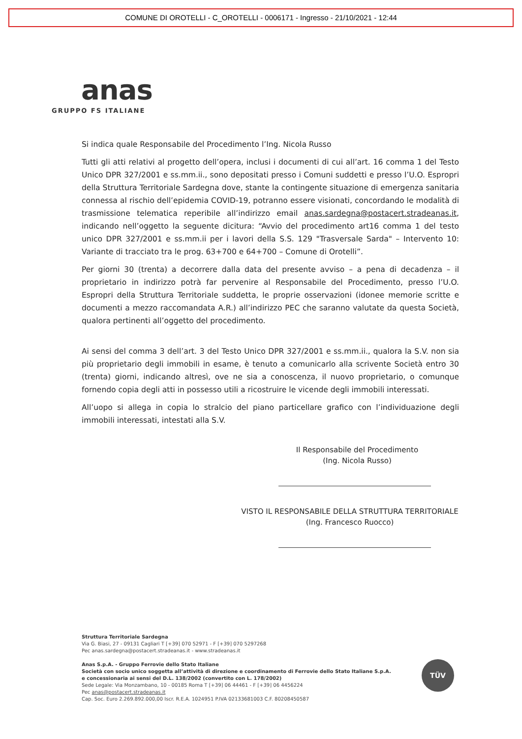COMUNE DI OROTELLI - C_OROTELLI - 0006171 - Ingresso - 21/10/2021 - 12:44
anas
GRUPPO FS ITALIANE
Si indica quale Responsabile del Procedimento l’Ing. Nicola Russo
Tutti gli atti relativi al progetto dell’opera, inclusi i documenti di cui all’art. 16 comma 1 del Testo Unico DPR 327/2001 e ss.mm.ii., sono depositati presso i Comuni suddetti e presso l’U.O. Espropri della Struttura Territoriale Sardegna dove, stante la contingente situazione di emergenza sanitaria connessa al rischio dell’epidemia COVID-19, potranno essere visionati, concordando le modalità di trasmissione telematica reperibile all’indirizzo email anas.sardegna@postacert.stradeanas.it, indicando nell’oggetto la seguente dicitura: “Avvio del procedimento art16 comma 1 del testo unico DPR 327/2001 e ss.mm.ii per i lavori della S.S. 129 "Trasversale Sarda" – Intervento 10: Variante di tracciato tra le prog. 63+700 e 64+700 – Comune di Orotelli”.
Per giorni 30 (trenta) a decorrere dalla data del presente avviso – a pena di decadenza – il proprietario in indirizzo potrà far pervenire al Responsabile del Procedimento, presso l’U.O. Espropri della Struttura Territoriale suddetta, le proprie osservazioni (idonee memorie scritte e documenti a mezzo raccomandata A.R.) all’indirizzo PEC che saranno valutate da questa Società, qualora pertinenti all’oggetto del procedimento.
Ai sensi del comma 3 dell’art. 3 del Testo Unico DPR 327/2001 e ss.mm.ii., qualora la S.V. non sia più proprietario degli immobili in esame, è tenuto a comunicarlo alla scrivente Società entro 30 (trenta) giorni, indicando altresì, ove ne sia a conoscenza, il nuovo proprietario, o comunque fornendo copia degli atti in possesso utili a ricostruire le vicende degli immobili interessati.
All’uopo si allega in copia lo stralcio del piano particellare grafico con l’individuazione degli immobili interessati, intestati alla S.V.
Il Responsabile del Procedimento
(Ing. Nicola Russo)
VISTO IL RESPONSABILE DELLA STRUTTURA TERRITORIALE
(Ing. Francesco Ruocco)
Struttura Territoriale Sardegna
Via G. Biasi, 27 - 09131 Cagliari T [+39] 070 52971 - F [+39] 070 5297268
Pec anas.sardegna@postacert.stradeanas.it - www.stradeanas.it
Anas S.p.A. - Gruppo Ferrovie dello Stato Italiane
Società con socio unico soggetta all’attività di direzione e coordinamento di Ferrovie dello Stato Italiane S.p.A.
e concessionaria ai sensi del D.L. 138/2002 (convertito con L. 178/2002)
Sede Legale: Via Monzambano, 10 - 00185 Roma T [+39] 06 44461 - F [+39] 06 4456224
Pec anas@postacert.stradeanas.it
Cap. Soc. Euro 2.269.892.000,00 Iscr. R.E.A. 1024951 P.IVA 02133681003 C.F. 80208450587
TÜV